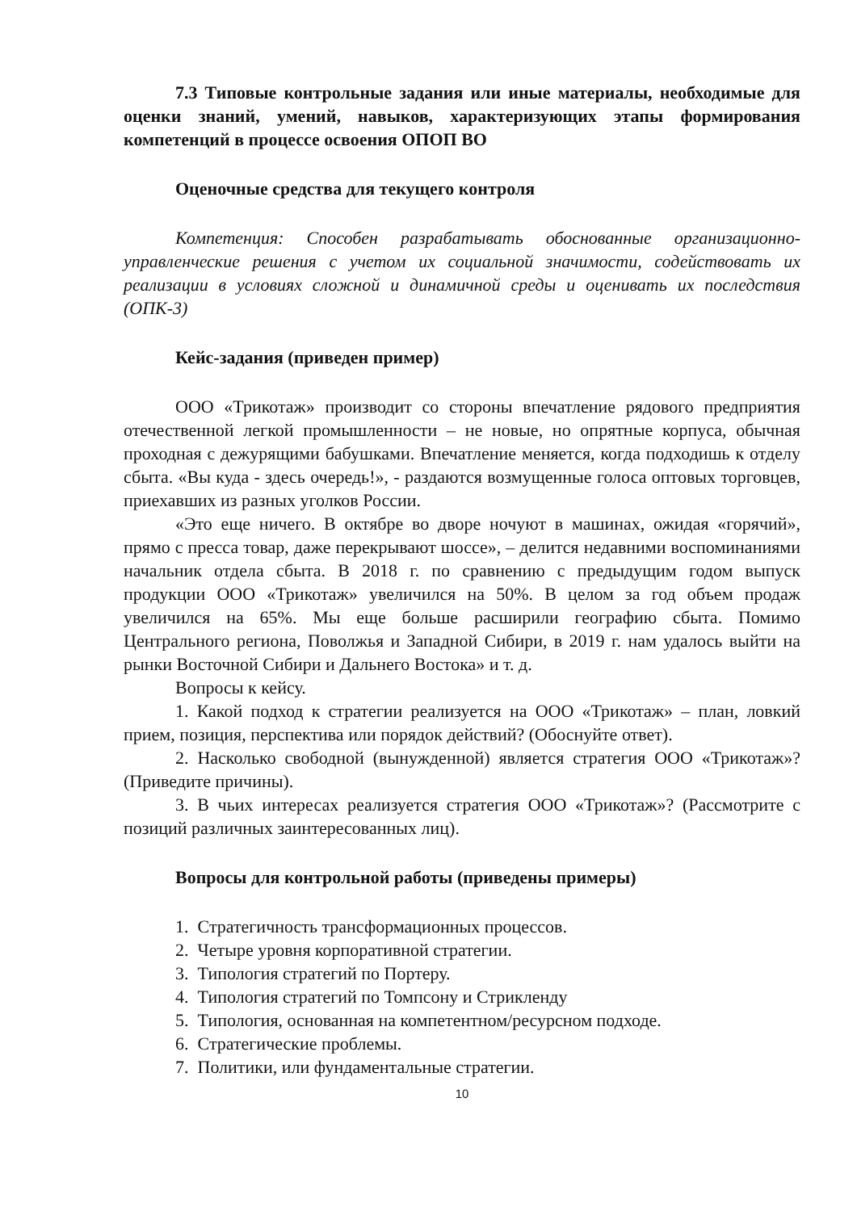7.3 Типовые контрольные задания или иные материалы, необходимые для оценки знаний, умений, навыков, характеризующих этапы формирования компетенций в процессе освоения ОПОП ВО
Оценочные средства для текущего контроля
Компетенция: Способен разрабатывать обоснованные организационно-управленческие решения с учетом их социальной значимости, содействовать их реализации в условиях сложной и динамичной среды и оценивать их последствия (ОПК-3)
Кейс-задания (приведен пример)
ООО «Трикотаж» производит со стороны впечатление рядового предприятия отечественной легкой промышленности – не новые, но опрятные корпуса, обычная проходная с дежурящими бабушками. Впечатление меняется, когда подходишь к отделу сбыта. «Вы куда - здесь очередь!», - раздаются возмущенные голоса оптовых торговцев, приехавших из разных уголков России.
«Это еще ничего. В октябре во дворе ночуют в машинах, ожидая «горячий», прямо с пресса товар, даже перекрывают шоссе», – делится недавними воспоминаниями начальник отдела сбыта. В 2018 г. по сравнению с предыдущим годом выпуск продукции ООО «Трикотаж» увеличился на 50%. В целом за год объем продаж увеличился на 65%. Мы еще больше расширили географию сбыта. Помимо Центрального региона, Поволжья и Западной Сибири, в 2019 г. нам удалось выйти на рынки Восточной Сибири и Дальнего Востока» и т. д.
Вопросы к кейсу.
1. Какой подход к стратегии реализуется на ООО «Трикотаж» – план, ловкий прием, позиция, перспектива или порядок действий? (Обоснуйте ответ).
2. Насколько свободной (вынужденной) является стратегия ООО «Трикотаж»? (Приведите причины).
3. В чьих интересах реализуется стратегия ООО «Трикотаж»? (Рассмотрите с позиций различных заинтересованных лиц).
Вопросы для контрольной работы (приведены примеры)
1. Стратегичность трансформационных процессов.
2. Четыре уровня корпоративной стратегии.
3. Типология стратегий по Портеру.
4. Типология стратегий по Томпсону и Стрикленду
5. Типология, основанная на компетентном/ресурсном подходе.
6. Стратегические проблемы.
7. Политики, или фундаментальные стратегии.
10